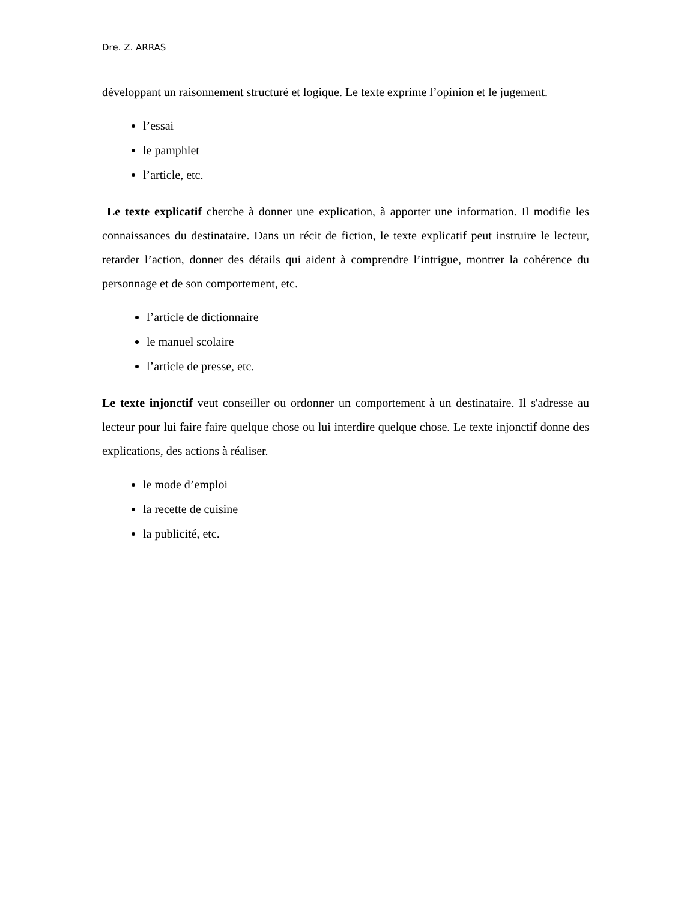Dre. Z. ARRAS
développant un raisonnement structuré et logique. Le texte exprime l’opinion et le jugement.
l’essai
le pamphlet
l’article, etc.
Le texte explicatif cherche à donner une explication, à apporter une information. Il modifie les connaissances du destinataire. Dans un récit de fiction, le texte explicatif peut instruire le lecteur, retarder l’action, donner des détails qui aident à comprendre l’intrigue, montrer la cohérence du personnage et de son comportement, etc.
l’article de dictionnaire
le manuel scolaire
l’article de presse, etc.
Le texte injonctif veut conseiller ou ordonner un comportement à un destinataire. Il s'adresse au lecteur pour lui faire faire quelque chose ou lui interdire quelque chose. Le texte injonctif donne des explications, des actions à réaliser.
le mode d’emploi
la recette de cuisine
la publicité, etc.